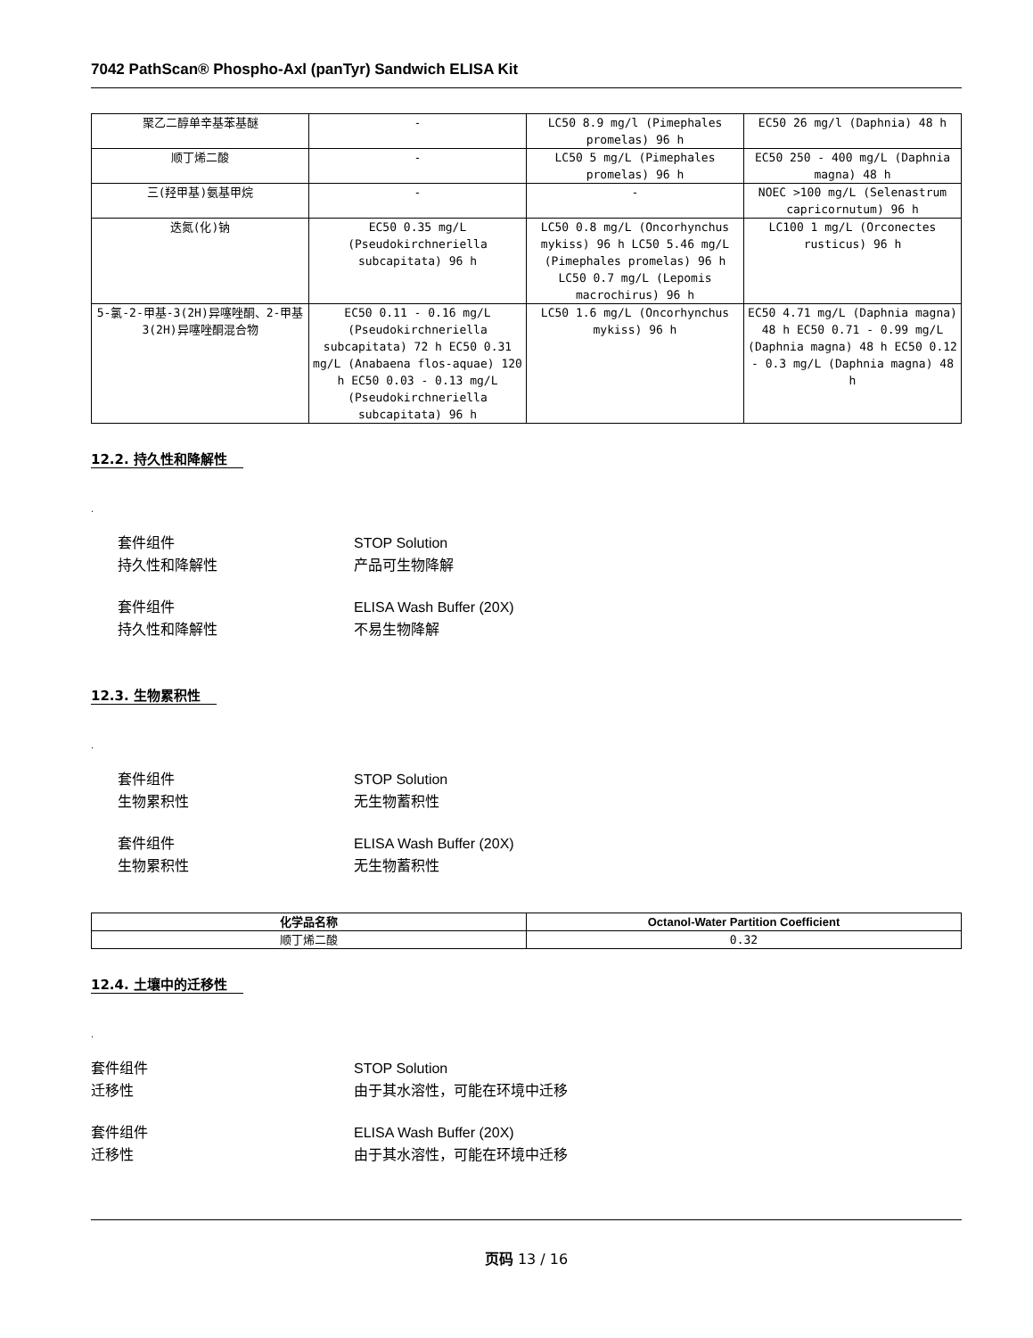7042 PathScan® Phospho-Axl (panTyr) Sandwich ELISA Kit
| 聚乙二醇单辛基苯基醚 | - | LC50 8.9 mg/l (Pimephales promelas) 96 h | EC50 26 mg/l (Daphnia) 48 h |
| 顺丁烯二酸 | - | LC50 5 mg/L (Pimephales promelas) 96 h | EC50 250 - 400 mg/L (Daphnia magna) 48 h |
| 三(羟甲基)氨基甲烷 | - | - | NOEC >100 mg/L (Selenastrum capricornutum) 96 h |
| 迭氮(化)钠 | EC50 0.35 mg/L (Pseudokirchneriella subcapitata) 96 h | LC50 0.8 mg/L (Oncorhynchus mykiss) 96 h LC50 5.46 mg/L (Pimephales promelas) 96 h LC50 0.7 mg/L (Lepomis macrochirus) 96 h | LC100 1 mg/L (Orconectes rusticus) 96 h |
| 5-氯-2-甲基-3(2H)异噻唑酮、2-甲基3(2H)异噻唑酮混合物 | EC50 0.11 - 0.16 mg/L (Pseudokirchneriella subcapitata) 72 h EC50 0.31 mg/L (Anabaena flos-aquae) 120 h EC50 0.03 - 0.13 mg/L (Pseudokirchneriella subcapitata) 96 h | LC50 1.6 mg/L (Oncorhynchus mykiss) 96 h | EC50 4.71 mg/L (Daphnia magna) 48 h EC50 0.71 - 0.99 mg/L (Daphnia magna) 48 h EC50 0.12 - 0.3 mg/L (Daphnia magna) 48 h |
12.2. 持久性和降解性
.
套件组件 STOP Solution 持久性和降解性 产品可生物降解
套件组件 ELISA Wash Buffer (20X) 持久性和降解性 不易生物降解
12.3. 生物累积性
.
套件组件 STOP Solution 生物累积性 无生物蓄积性
套件组件 ELISA Wash Buffer (20X) 生物累积性 无生物蓄积性
| 化学品名称 | Octanol-Water Partition Coefficient |
| --- | --- |
| 顺丁烯二酸 | 0.32 |
12.4. 土壤中的迁移性
.
套件组件 STOP Solution 迁移性 由于其水溶性，可能在环境中迁移
套件组件 ELISA Wash Buffer (20X) 迁移性 由于其水溶性，可能在环境中迁移
页码 13 / 16